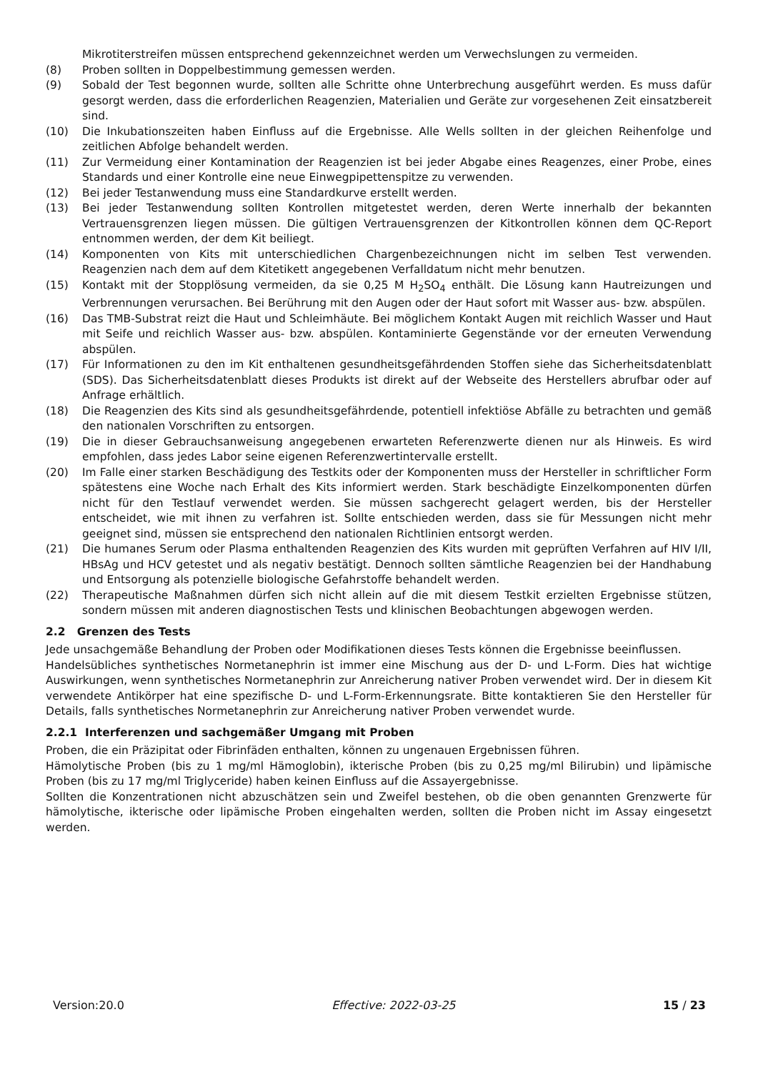Mikrotiterstreifen müssen entsprechend gekennzeichnet werden um Verwechslungen zu vermeiden.
(8) Proben sollten in Doppelbestimmung gemessen werden.
(9) Sobald der Test begonnen wurde, sollten alle Schritte ohne Unterbrechung ausgeführt werden. Es muss dafür gesorgt werden, dass die erforderlichen Reagenzien, Materialien und Geräte zur vorgesehenen Zeit einsatzbereit sind.
(10) Die Inkubationszeiten haben Einfluss auf die Ergebnisse. Alle Wells sollten in der gleichen Reihenfolge und zeitlichen Abfolge behandelt werden.
(11) Zur Vermeidung einer Kontamination der Reagenzien ist bei jeder Abgabe eines Reagenzes, einer Probe, eines Standards und einer Kontrolle eine neue Einwegpipettenspitze zu verwenden.
(12) Bei jeder Testanwendung muss eine Standardkurve erstellt werden.
(13) Bei jeder Testanwendung sollten Kontrollen mitgetestet werden, deren Werte innerhalb der bekannten Vertrauensgrenzen liegen müssen. Die gültigen Vertrauensgrenzen der Kitkontrollen können dem QC-Report entnommen werden, der dem Kit beiliegt.
(14) Komponenten von Kits mit unterschiedlichen Chargenbezeichnungen nicht im selben Test verwenden. Reagenzien nach dem auf dem Kitetikett angegebenen Verfalldatum nicht mehr benutzen.
(15) Kontakt mit der Stopplösung vermeiden, da sie 0,25 M H<sub>2</sub>SO<sub>4</sub> enthält. Die Lösung kann Hautreizungen und Verbrennungen verursachen. Bei Berührung mit den Augen oder der Haut sofort mit Wasser aus- bzw. abspülen.
(16) Das TMB-Substrat reizt die Haut und Schleimhäute. Bei möglichem Kontakt Augen mit reichlich Wasser und Haut mit Seife und reichlich Wasser aus- bzw. abspülen. Kontaminierte Gegenstände vor der erneuten Verwendung abspülen.
(17) Für Informationen zu den im Kit enthaltenen gesundheitsgefährdenden Stoffen siehe das Sicherheitsdatenblatt (SDS). Das Sicherheitsdatenblatt dieses Produkts ist direkt auf der Webseite des Herstellers abrufbar oder auf Anfrage erhältlich.
(18) Die Reagenzien des Kits sind als gesundheitsgefährdende, potentiell infektiöse Abfälle zu betrachten und gemäß den nationalen Vorschriften zu entsorgen.
(19) Die in dieser Gebrauchsanweisung angegebenen erwarteten Referenzwerte dienen nur als Hinweis. Es wird empfohlen, dass jedes Labor seine eigenen Referenzwertintervalle erstellt.
(20) Im Falle einer starken Beschädigung des Testkits oder der Komponenten muss der Hersteller in schriftlicher Form spätestens eine Woche nach Erhalt des Kits informiert werden. Stark beschädigte Einzelkomponenten dürfen nicht für den Testlauf verwendet werden. Sie müssen sachgerecht gelagert werden, bis der Hersteller entscheidet, wie mit ihnen zu verfahren ist. Sollte entschieden werden, dass sie für Messungen nicht mehr geeignet sind, müssen sie entsprechend den nationalen Richtlinien entsorgt werden.
(21) Die humanes Serum oder Plasma enthaltenden Reagenzien des Kits wurden mit geprüften Verfahren auf HIV I/II, HBsAg und HCV getestet und als negativ bestätigt. Dennoch sollten sämtliche Reagenzien bei der Handhabung und Entsorgung als potenzielle biologische Gefahrstoffe behandelt werden.
(22) Therapeutische Maßnahmen dürfen sich nicht allein auf die mit diesem Testkit erzielten Ergebnisse stützen, sondern müssen mit anderen diagnostischen Tests und klinischen Beobachtungen abgewogen werden.
2.2 Grenzen des Tests
Jede unsachgemäße Behandlung der Proben oder Modifikationen dieses Tests können die Ergebnisse beeinflussen.
Handelsübliches synthetisches Normetanephrin ist immer eine Mischung aus der D- und L-Form. Dies hat wichtige Auswirkungen, wenn synthetisches Normetanephrin zur Anreicherung nativer Proben verwendet wird. Der in diesem Kit verwendete Antikörper hat eine spezifische D- und L-Form-Erkennungsrate. Bitte kontaktieren Sie den Hersteller für Details, falls synthetisches Normetanephrin zur Anreicherung nativer Proben verwendet wurde.
2.2.1 Interferenzen und sachgemäßer Umgang mit Proben
Proben, die ein Präzipitat oder Fibrinfäden enthalten, können zu ungenauen Ergebnissen führen.
Hämolytische Proben (bis zu 1 mg/ml Hämoglobin), ikterische Proben (bis zu 0,25 mg/ml Bilirubin) und lipämische Proben (bis zu 17 mg/ml Triglyceride) haben keinen Einfluss auf die Assayergebnisse.
Sollten die Konzentrationen nicht abzuschätzen sein und Zweifel bestehen, ob die oben genannten Grenzwerte für hämolytische, ikterische oder lipämische Proben eingehalten werden, sollten die Proben nicht im Assay eingesetzt werden.
Version:20.0 Effective: 2022-03-25 15 / 23